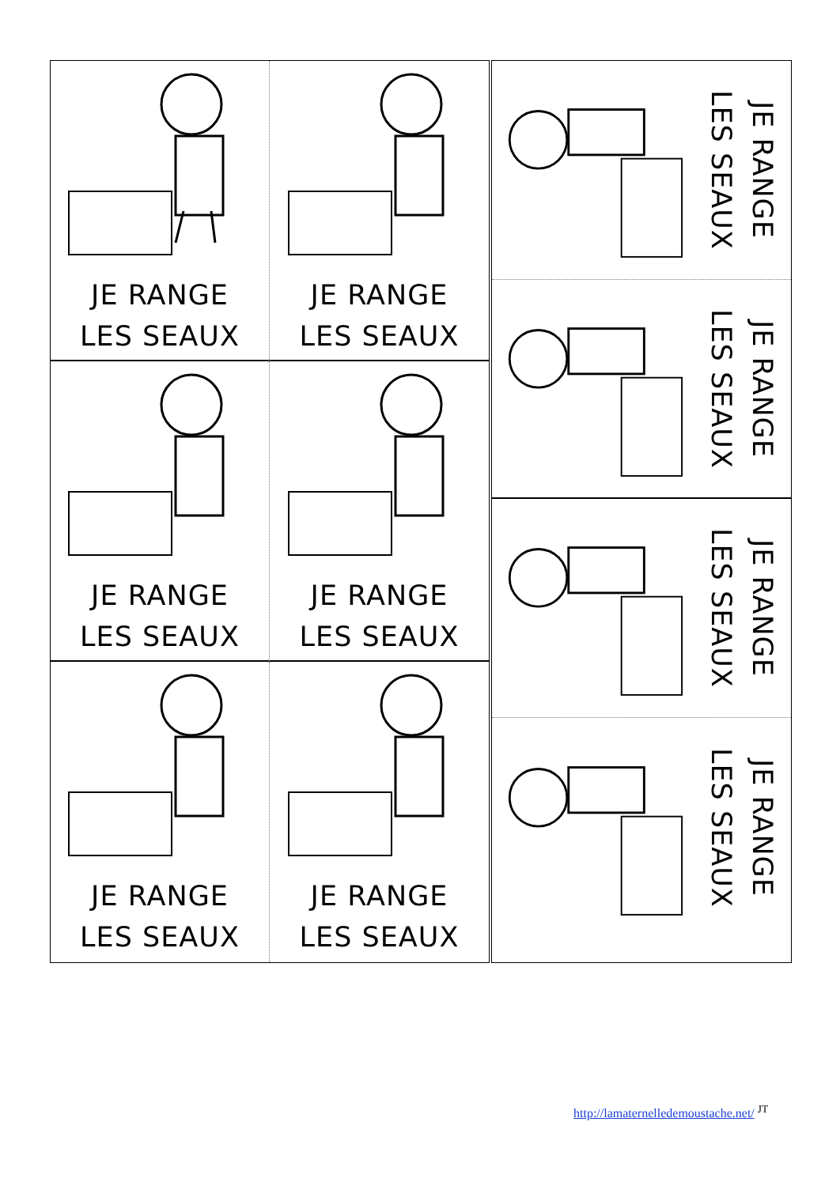JE RANGE
LES SEAUX
JE RANGE
LES SEAUX
JE RANGE
LES SEAUX
JE RANGE
LES SEAUX
JE RANGE
LES SEAUX
JE RANGE
LES SEAUX
JE RANGE
LES SEAUX
JE RANGE
LES SEAUX
JE RANGE
LES SEAUX
JE RANGE
LES SEAUX
http://lamaternelledemoustache.net/ <sup>JT</sup>